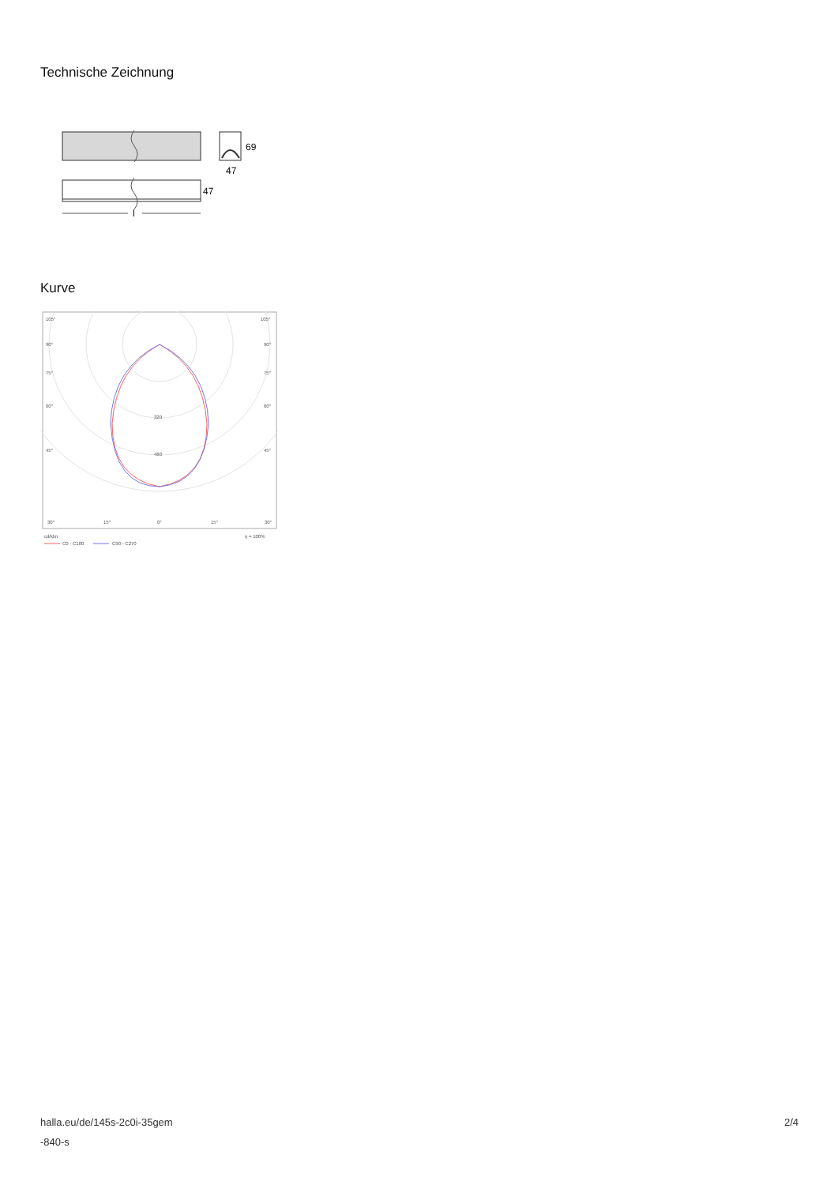Technische Zeichnung
69
47
47
l
Kurve
105°
105°
90°
90°
75°
75°
60°
60°
45°
45°
320
480
30°
15°
0°
15°
30°
cd/klm
η = 100%
C0 - C180
C90 - C270
halla.eu/de/145s-2c0i-35gem
-840-s
2/4